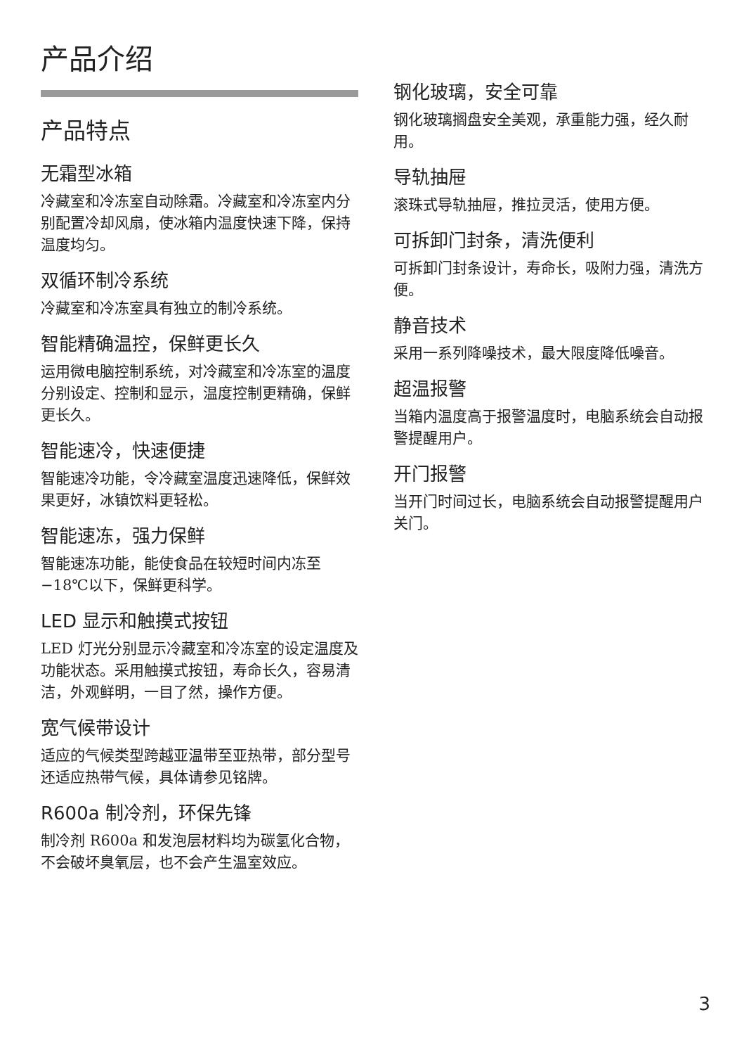产品介绍
产品特点
无霜型冰箱
冷藏室和冷冻室自动除霜。冷藏室和冷冻室内分别配置冷却风扇，使冰箱内温度快速下降，保持温度均匀。
双循环制冷系统
冷藏室和冷冻室具有独立的制冷系统。
智能精确温控，保鲜更长久
运用微电脑控制系统，对冷藏室和冷冻室的温度分别设定、控制和显示，温度控制更精确，保鲜更长久。
智能速冷，快速便捷
智能速冷功能，令冷藏室温度迅速降低，保鲜效果更好，冰镇饮料更轻松。
智能速冻，强力保鲜
智能速冻功能，能使食品在较短时间内冻至 −18℃以下，保鲜更科学。
LED 显示和触摸式按钮
LED 灯光分别显示冷藏室和冷冻室的设定温度及功能状态。采用触摸式按钮，寿命长久，容易清洁，外观鲜明，一目了然，操作方便。
宽气候带设计
适应的气候类型跨越亚温带至亚热带，部分型号还适应热带气候，具体请参见铭牌。
R600a 制冷剂，环保先锋
制冷剂 R600a 和发泡层材料均为碳氢化合物，不会破坏臭氧层，也不会产生温室效应。
钢化玻璃，安全可靠
钢化玻璃搁盘安全美观，承重能力强，经久耐用。
导轨抽屉
滚珠式导轨抽屉，推拉灵活，使用方便。
可拆卸门封条，清洗便利
可拆卸门封条设计，寿命长，吸附力强，清洗方便。
静音技术
采用一系列降噪技术，最大限度降低噪音。
超温报警
当箱内温度高于报警温度时，电脑系统会自动报警提醒用户。
开门报警
当开门时间过长，电脑系统会自动报警提醒用户关门。
3